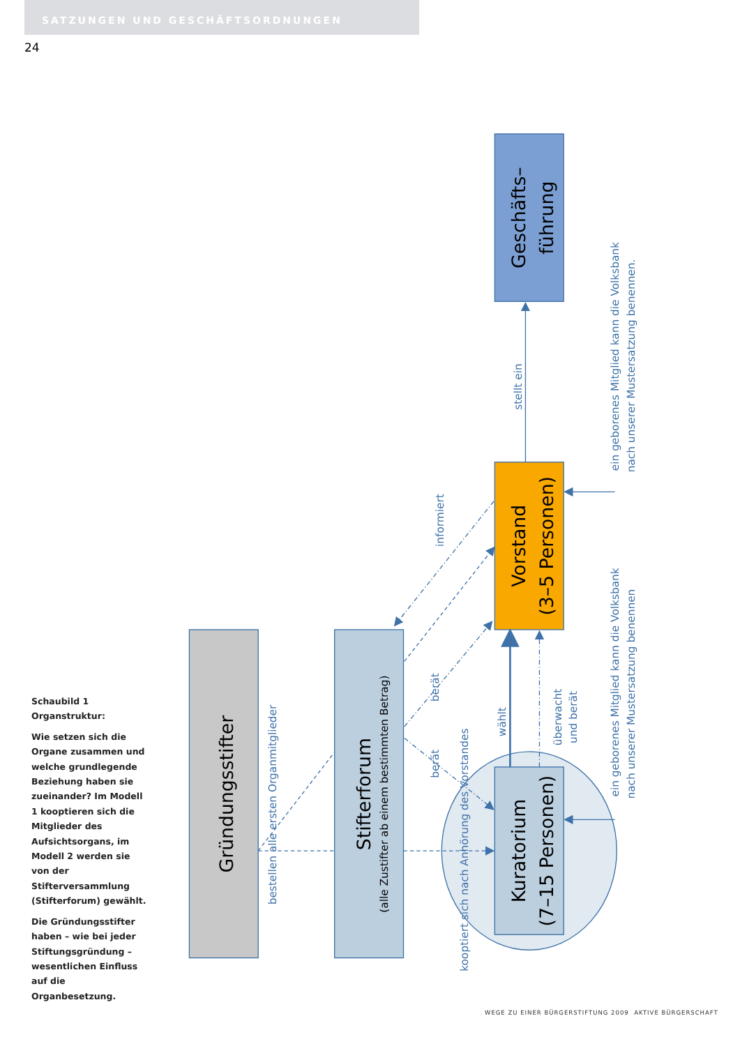SATZUNGEN UND GESCHÄFTSORDNUNGEN
24
Schaubild 1 Organstruktur:
Wie setzen sich die Organe zusammen und welche grundlegende Beziehung haben sie zueinander? Im Modell 1 kooptieren sich die Mitglieder des Aufsichtsorgans, im Modell 2 werden sie von der Stifterversammlung (Stifterforum) gewählt.
Die Gründungsstifter haben – wie bei jeder Stiftungsgründung – wesentlichen Einfluss auf die Organbesetzung.
Gründungsstifter
Stifterforum
(alle Zustifter ab einem bestimmten Betrag)
Geschäfts–
führung
Vorstand
(3–5 Personen)
Kuratorium
(7–15 Personen)
bestellen alle ersten Organmitglieder
informiert
stellt ein
berät
berät
wählt
überwacht
und berät
kooptiert sich nach Anhörung des Vorstandes
ein geborenes Mitglied kann die Volksbank
nach unserer Mustersatzung benennen.
ein geborenes Mitglied kann die Volksbank
nach unserer Mustersatzung benennen
WEGE ZU EINER BÜRGERSTIFTUNG 2009 AKTIVE BÜRGERSCHAFT